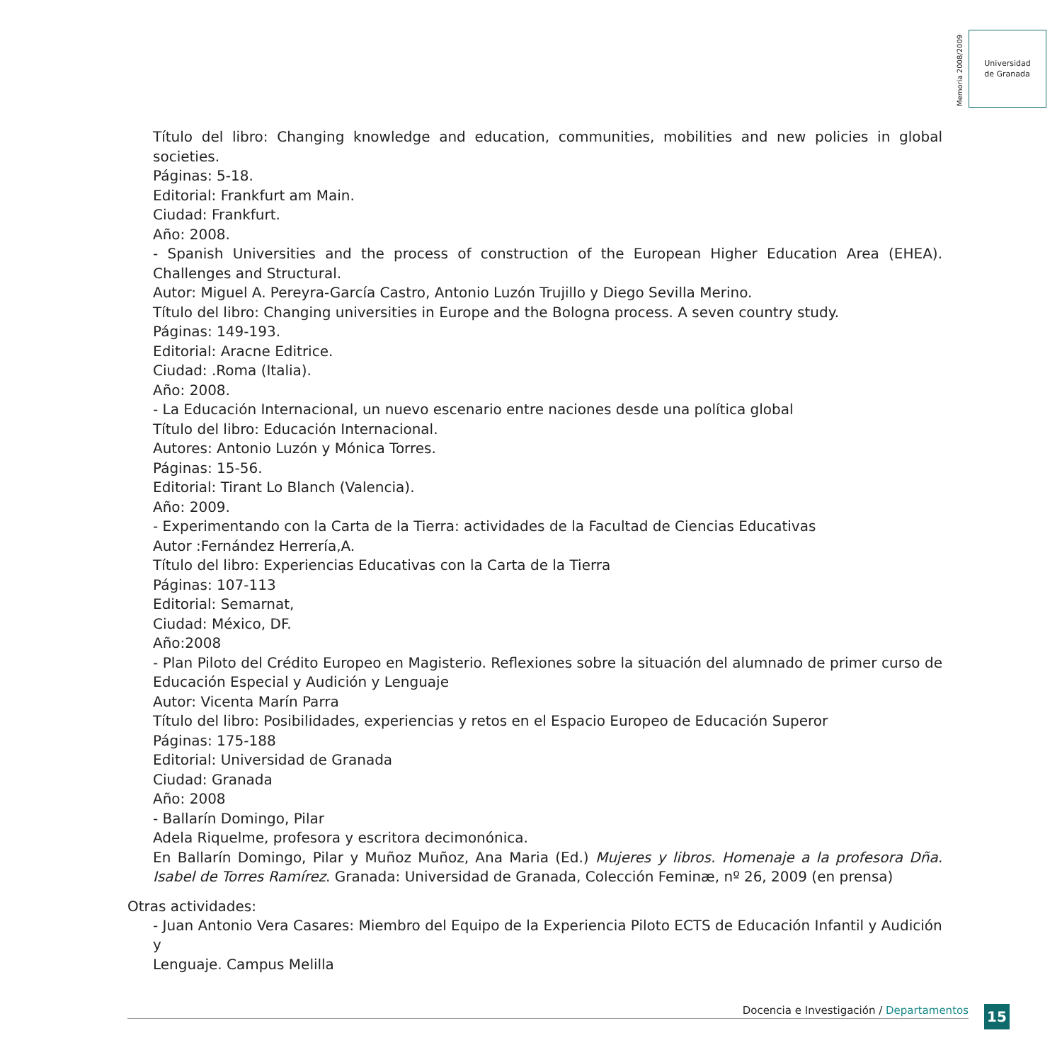Memoria 2008/2009
Universidad
de Granada
Título del libro: Changing knowledge and education, communities, mobilities and new policies in global societies.
Páginas: 5-18.
Editorial: Frankfurt am Main.
Ciudad: Frankfurt.
Año: 2008.
- Spanish Universities and the process of construction of the European Higher Education Area (EHEA). Challenges and Structural.
Autor: Miguel A. Pereyra-García Castro, Antonio Luzón Trujillo y Diego Sevilla Merino.
Título del libro: Changing universities in Europe and the Bologna process. A seven country study.
Páginas: 149-193.
Editorial: Aracne Editrice.
Ciudad: .Roma (Italia).
Año: 2008.
- La Educación Internacional, un nuevo escenario entre naciones desde una política global
Título del libro: Educación Internacional.
Autores: Antonio Luzón y Mónica Torres.
Páginas: 15-56.
Editorial: Tirant Lo Blanch (Valencia).
Año: 2009.
- Experimentando con la Carta de la Tierra: actividades de la Facultad de Ciencias Educativas
Autor :Fernández Herrería,A.
Título del libro: Experiencias Educativas con la Carta de la Tierra
Páginas: 107-113
Editorial: Semarnat,
Ciudad: México, DF.
Año:2008
- Plan Piloto del Crédito Europeo en Magisterio. Reflexiones sobre la situación del alumnado de primer curso de Educación Especial y Audición y Lenguaje
Autor: Vicenta Marín Parra
Título del libro: Posibilidades, experiencias y retos en el Espacio Europeo de Educación Superor
Páginas: 175-188
Editorial: Universidad de Granada
Ciudad: Granada
Año: 2008
- Ballarín Domingo, Pilar
Adela Riquelme, profesora y escritora decimonónica.
En Ballarín Domingo, Pilar y Muñoz Muñoz, Ana Maria (Ed.) Mujeres y libros. Homenaje a la profesora Dña. Isabel de Torres Ramírez. Granada: Universidad de Granada, Colección Feminæ, nº 26, 2009 (en prensa)
Otras actividades:
- Juan Antonio Vera Casares: Miembro del Equipo de la Experiencia Piloto ECTS de Educación Infantil y Audición y
Lenguaje. Campus Melilla
Docencia e Investigación / Departamentos 15